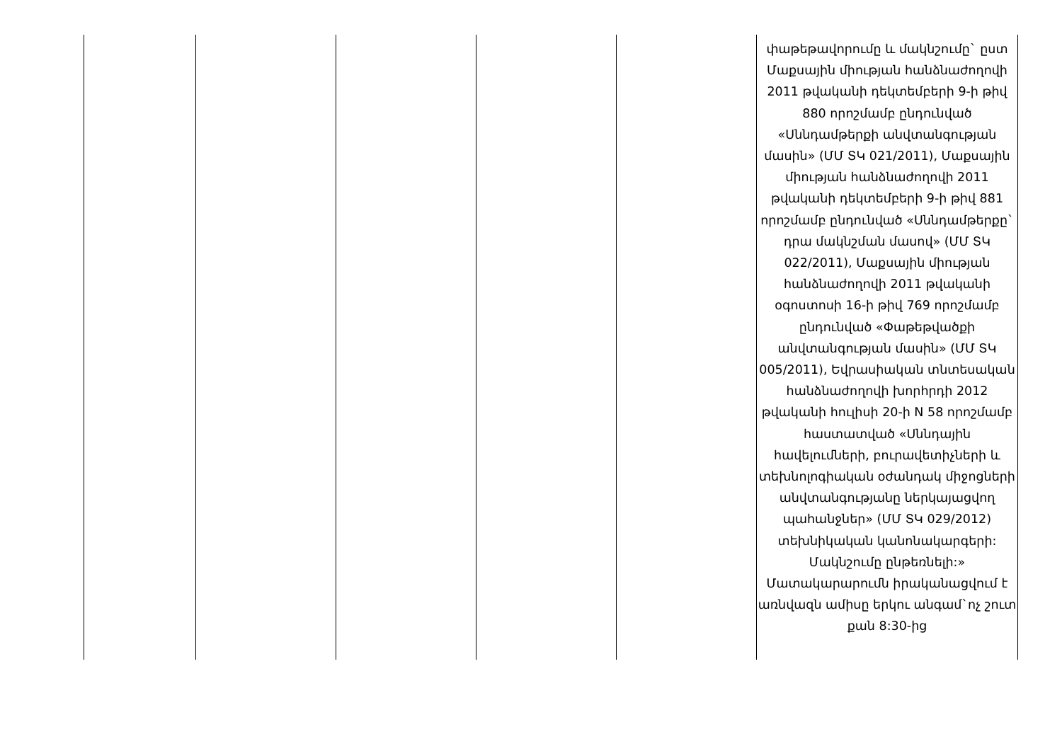| | | | | | փաթեթավորումը և մակնշումը` ըստ Մաքսային միության հանձնաժողովի 2011 թվականի դեկտեմբերի 9-ի թիվ 880 որոշմամբ ընդունված «Սննդամթերքի անվտանգության մասին» (ՄՄ ՏԿ 021/2011), Մաքսային միության հանձնաժողովի 2011 թվականի դեկտեմբերի 9-ի թիվ 881 որոշմամբ ընդունված «Սննդամթերքը` դրա մակնշման մասով» (ՄՄ ՏԿ 022/2011), Մաքսային միության հանձնաժողովի 2011 թվականի օգոստոսի 16-ի թիվ 769 որոշմամբ ընդունված «Փաթեթվածքի անվտանգության մասին» (ՄՄ ՏԿ 005/2011), Եվրասիական տնտեսական հանձնաժողովի խորհրդի 2012 թվականի հուլիսի 20-ի N 58 որոշմամբ հաստատված «Սննդային հավելումների, բուրավետիչների և տեխնոլոգիական օժանդակ միջոցների անվտանգությանը ներկայացվող պահանջներ» (ՄՄ ՏԿ 029/2012) տեխնիկական կանոնակարգերի: Մակնշումը ընթեռնելի:» Մատակարարումն իրականացվում է առնվազն ամիսը երկու անգամ`ոչ շուտ քան 8:30-ից |